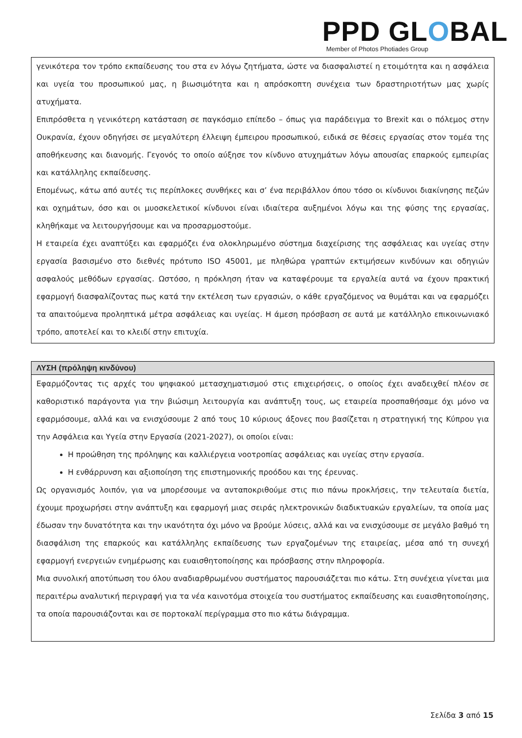PPD GLOBAL
Member of Photos Photiades Group
γενικότερα τον τρόπο εκπαίδευσης του στα εν λόγω ζητήματα, ώστε να διασφαλιστεί η ετοιμότητα και η ασφάλεια και υγεία του προσωπικού μας, η βιωσιμότητα και η απρόσκοπτη συνέχεια των δραστηριοτήτων μας χωρίς ατυχήματα.
Επιπρόσθετα η γενικότερη κατάσταση σε παγκόσμιο επίπεδο – όπως για παράδειγμα το Brexit και ο πόλεμος στην Ουκρανία, έχουν οδηγήσει σε μεγαλύτερη έλλειψη έμπειρου προσωπικού, ειδικά σε θέσεις εργασίας στον τομέα της αποθήκευσης και διανομής. Γεγονός το οποίο αύξησε τον κίνδυνο ατυχημάτων λόγω απουσίας επαρκούς εμπειρίας και κατάλληλης εκπαίδευσης.
Επομένως, κάτω από αυτές τις περίπλοκες συνθήκες και σ’ ένα περιβάλλον όπου τόσο οι κίνδυνοι διακίνησης πεζών και οχημάτων, όσο και οι μυοσκελετικοί κίνδυνοι είναι ιδιαίτερα αυξημένοι λόγω και της φύσης της εργασίας, κληθήκαμε να λειτουργήσουμε και να προσαρμοστούμε.
Η εταιρεία έχει αναπτύξει και εφαρμόζει ένα ολοκληρωμένο σύστημα διαχείρισης της ασφάλειας και υγείας στην εργασία βασισμένο στο διεθνές πρότυπο ISO 45001, με πληθώρα γραπτών εκτιμήσεων κινδύνων και οδηγιών ασφαλούς μεθόδων εργασίας. Ωστόσο, η πρόκληση ήταν να καταφέρουμε τα εργαλεία αυτά να έχουν πρακτική εφαρμογή διασφαλίζοντας πως κατά την εκτέλεση των εργασιών, ο κάθε εργαζόμενος να θυμάται και να εφαρμόζει τα απαιτούμενα προληπτικά μέτρα ασφάλειας και υγείας. Η άμεση πρόσβαση σε αυτά με κατάλληλο επικοινωνιακό τρόπο, αποτελεί και το κλειδί στην επιτυχία.
ΛΥΣΗ (πρόληψη κινδύνου)
Εφαρμόζοντας τις αρχές του ψηφιακού μετασχηματισμού στις επιχειρήσεις, ο οποίος έχει αναδειχθεί πλέον σε καθοριστικό παράγοντα για την βιώσιμη λειτουργία και ανάπτυξη τους, ως εταιρεία προσπαθήσαμε όχι μόνο να εφαρμόσουμε, αλλά και να ενισχύσουμε 2 από τους 10 κύριους άξονες που βασίζεται η στρατηγική της Κύπρου για την Ασφάλεια και Υγεία στην Εργασία (2021-2027), οι οποίοι είναι:
Η προώθηση της πρόληψης και καλλιέργεια νοοτροπίας ασφάλειας και υγείας στην εργασία.
Η ενθάρρυνση και αξιοποίηση της επιστημονικής προόδου και της έρευνας.
Ως οργανισμός λοιπόν, για να μπορέσουμε να ανταποκριθούμε στις πιο πάνω προκλήσεις, την τελευταία διετία, έχουμε προχωρήσει στην ανάπτυξη και εφαρμογή μιας σειράς ηλεκτρονικών διαδικτυακών εργαλείων, τα οποία μας έδωσαν την δυνατότητα και την ικανότητα όχι μόνο να βρούμε λύσεις, αλλά και να ενισχύσουμε σε μεγάλο βαθμό τη διασφάλιση της επαρκούς και κατάλληλης εκπαίδευσης των εργαζομένων της εταιρείας, μέσα από τη συνεχή εφαρμογή ενεργειών ενημέρωσης και ευαισθητοποίησης και πρόσβασης στην πληροφορία.
Μια συνολική αποτύπωση του όλου αναδιαρθρωμένου συστήματος παρουσιάζεται πιο κάτω. Στη συνέχεια γίνεται μια περαιτέρω αναλυτική περιγραφή για τα νέα καινοτόμα στοιχεία του συστήματος εκπαίδευσης και ευαισθητοποίησης, τα οποία παρουσιάζονται και σε πορτοκαλί περίγραμμα στο πιο κάτω διάγραμμα.
Σελίδα 3 από 15